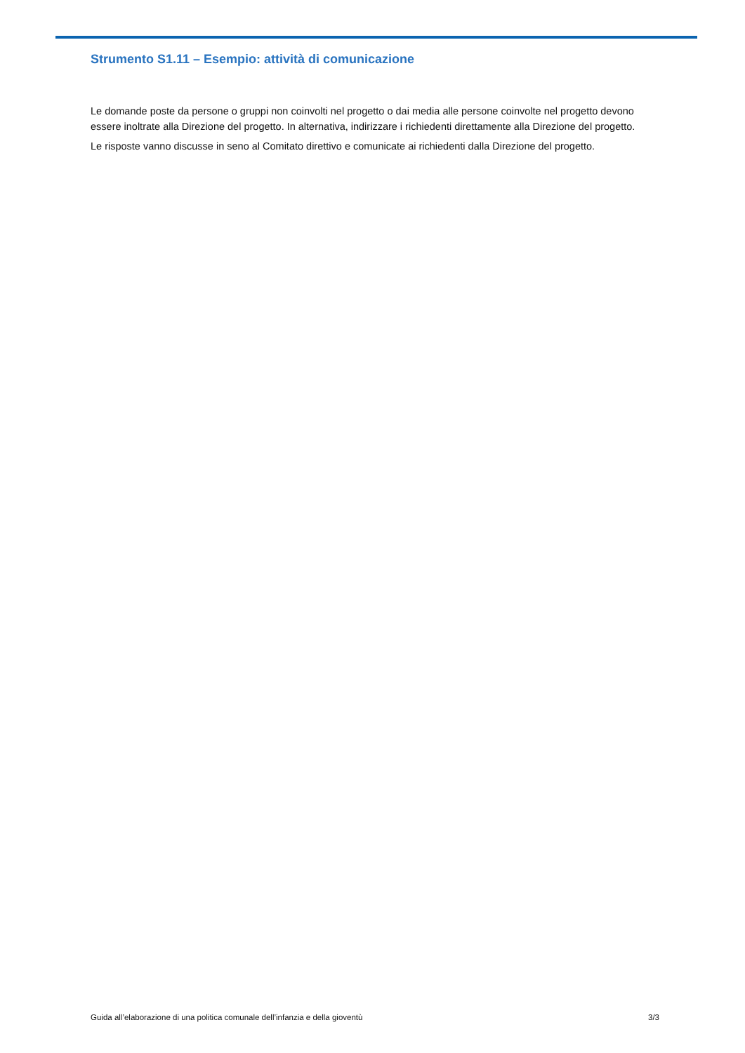Strumento S1.11 – Esempio: attività di comunicazione
Le domande poste da persone o gruppi non coinvolti nel progetto o dai media alle persone coinvolte nel progetto devono essere inoltrate alla Direzione del progetto. In alternativa, indirizzare i richiedenti direttamente alla Direzione del progetto.
Le risposte vanno discusse in seno al Comitato direttivo e comunicate ai richiedenti dalla Direzione del progetto.
Guida all’elaborazione di una politica comunale dell’infanzia e della gioventù 3/3